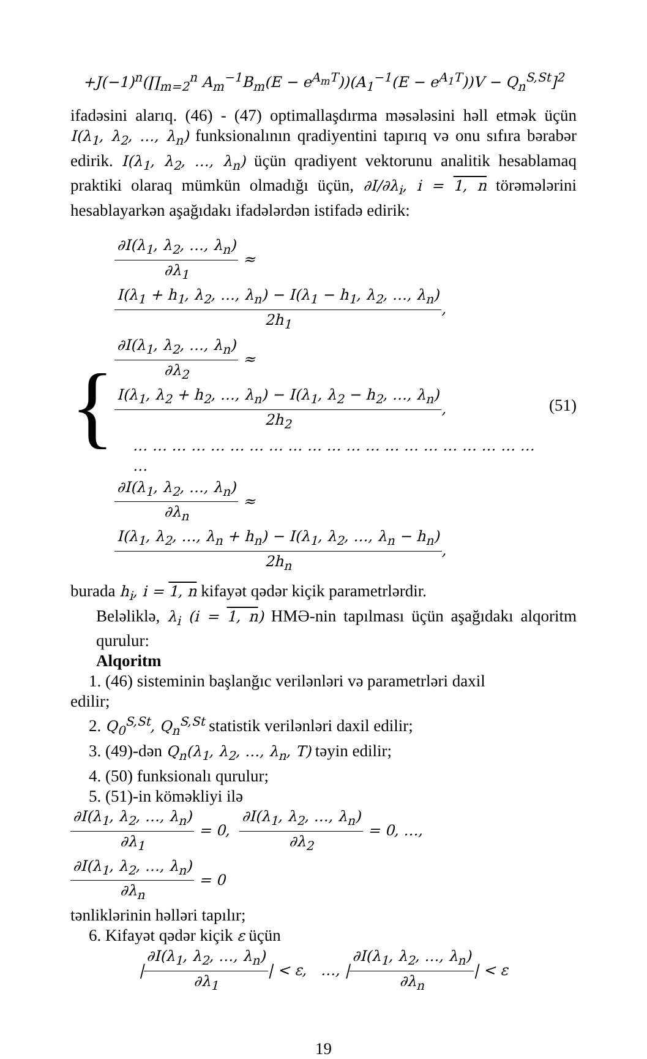+J(−1)<sup>n</sup>(∏<sub>m=2</sub><sup>n</sup> A<sub>m</sub><sup>−1</sup>B<sub>m</sub>(E − e<sup>A<sub>m</sub>T</sup>))(A<sub>1</sub><sup>−1</sup>(E − e<sup>A<sub>1</sub>T</sup>))V − Q<sub>n</sub><sup>S,St</sup>]<sup>2</sup>
ifadəsini alarıq. (46) - (47) optimallaşdırma məsələsini həll etmək üçün I(λ<sub>1</sub>, λ<sub>2</sub>, …, λ<sub>n</sub>) funksionalının qradiyentini tapırıq və onu sıfıra bərabər edirik. I(λ<sub>1</sub>, λ<sub>2</sub>, …, λ<sub>n</sub>) üçün qradiyent vektorunu analitik hesablamaq praktiki olaraq mümkün olmadığı üçün, ∂I/∂λ<sub>i</sub>, i = 1, n törəmələrini hesablayarkən aşağıdakı ifadələrdən istifadə edirik:
{
∂I(λ<sub>1</sub>, λ<sub>2</sub>, …, λ<sub>n</sub>) ∂λ<sub>1</sub> ≈ I(λ<sub>1</sub> + h<sub>1</sub>, λ<sub>2</sub>, …, λ<sub>n</sub>) − I(λ<sub>1</sub> − h<sub>1</sub>, λ<sub>2</sub>, …, λ<sub>n</sub>) 2h<sub>1</sub>,
∂I(λ<sub>1</sub>, λ<sub>2</sub>, …, λ<sub>n</sub>) ∂λ<sub>2</sub> ≈ I(λ<sub>1</sub>, λ<sub>2</sub> + h<sub>2</sub>, …, λ<sub>n</sub>) − I(λ<sub>1</sub>, λ<sub>2</sub> − h<sub>2</sub>, …, λ<sub>n</sub>) 2h<sub>2</sub>,
… … … … … … … … … … … … … … … … … … … … … …
∂I(λ<sub>1</sub>, λ<sub>2</sub>, …, λ<sub>n</sub>) ∂λ<sub>n</sub> ≈ I(λ<sub>1</sub>, λ<sub>2</sub>, …, λ<sub>n</sub> + h<sub>n</sub>) − I(λ<sub>1</sub>, λ<sub>2</sub>, …, λ<sub>n</sub> − h<sub>n</sub>) 2h<sub>n</sub>,
(51)
burada h<sub>i</sub>, i = 1, n kifayət qədər kiçik parametrlərdir.
Beləliklə, λ<sub>i</sub> (i = 1, n) HMƏ-nin tapılması üçün aşağıdakı alqoritm qurulur:
Alqoritm
1. (46) sisteminin başlanğıc verilənləri və parametrləri daxil
edilir;
2. Q<sub>0</sub><sup>S,St</sup>, Q<sub>n</sub><sup>S,St</sup> statistik verilənləri daxil edilir;
3. (49)-dən Q<sub>n</sub>(λ<sub>1</sub>, λ<sub>2</sub>, …, λ<sub>n</sub>, T) təyin edilir;
4. (50) funksionalı qurulur;
5. (51)-in köməkliyi ilə
∂I(λ<sub>1</sub>, λ<sub>2</sub>, …, λ<sub>n</sub>) ∂λ<sub>1</sub> = 0, ∂I(λ<sub>1</sub>, λ<sub>2</sub>, …, λ<sub>n</sub>) ∂λ<sub>2</sub> = 0, …,
∂I(λ<sub>1</sub>, λ<sub>2</sub>, …, λ<sub>n</sub>) ∂λ<sub>n</sub> = 0
tənliklərinin həlləri tapılır;
6. Kifayət qədər kiçik ε üçün
|∂I(λ<sub>1</sub>, λ<sub>2</sub>, …, λ<sub>n</sub>) ∂λ<sub>1</sub>| < ε, …, |∂I(λ<sub>1</sub>, λ<sub>2</sub>, …, λ<sub>n</sub>) ∂λ<sub>n</sub>| < ε
19